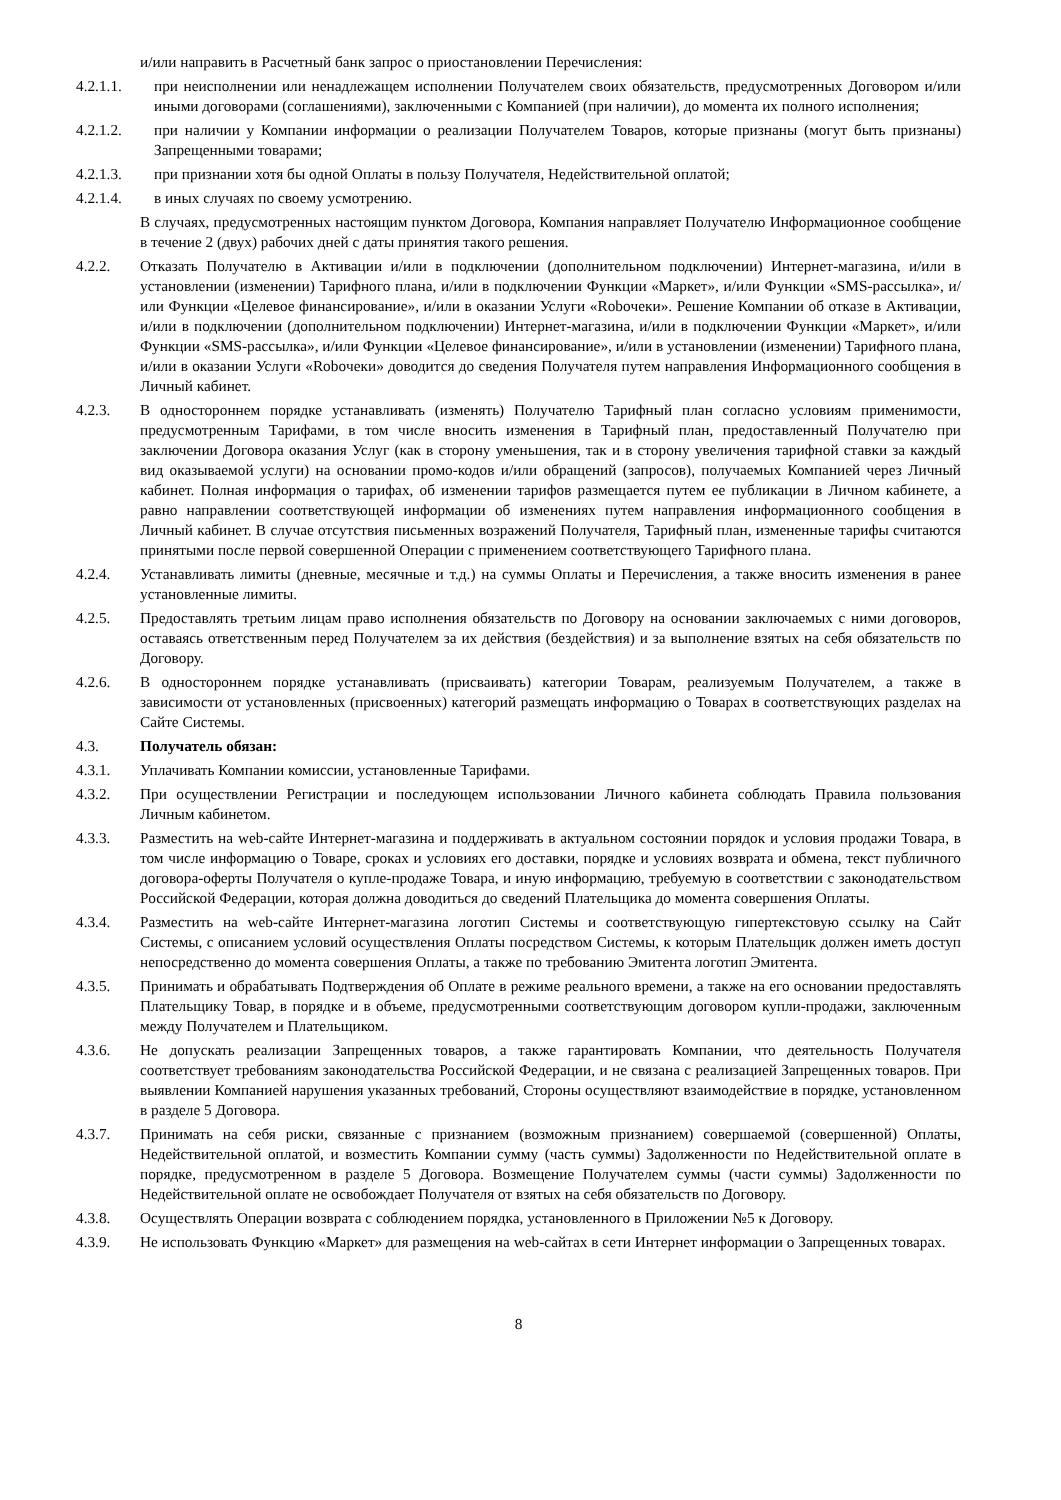и/или направить в Расчетный банк запрос о приостановлении Перечисления:
4.2.1.1. при неисполнении или ненадлежащем исполнении Получателем своих обязательств, предусмотренных Договором и/или иными договорами (соглашениями), заключенными с Компанией (при наличии), до момента их полного исполнения;
4.2.1.2. при наличии у Компании информации о реализации Получателем Товаров, которые признаны (могут быть признаны) Запрещенными товарами;
4.2.1.3. при признании хотя бы одной Оплаты в пользу Получателя, Недействительной оплатой;
4.2.1.4. в иных случаях по своему усмотрению.
В случаях, предусмотренных настоящим пунктом Договора, Компания направляет Получателю Информационное сообщение в течение 2 (двух) рабочих дней с даты принятия такого решения.
4.2.2. Отказать Получателю в Активации и/или в подключении (дополнительном подключении) Интернет-магазина, и/или в установлении (изменении) Тарифного плана, и/или в подключении Функции «Маркет», и/или Функции «SMS-рассылка», и/или Функции «Целевое финансирование», и/или в оказании Услуги «Roboчеки». Решение Компании об отказе в Активации, и/или в подключении (дополнительном подключении) Интернет-магазина, и/или в подключении Функции «Маркет», и/или Функции «SMS-рассылка», и/или Функции «Целевое финансирование», и/или в установлении (изменении) Тарифного плана, и/или в оказании Услуги «Roboчеки» доводится до сведения Получателя путем направления Информационного сообщения в Личный кабинет.
4.2.3. В одностороннем порядке устанавливать (изменять) Получателю Тарифный план согласно условиям применимости, предусмотренным Тарифами, в том числе вносить изменения в Тарифный план, предоставленный Получателю при заключении Договора оказания Услуг (как в сторону уменьшения, так и в сторону увеличения тарифной ставки за каждый вид оказываемой услуги) на основании промо-кодов и/или обращений (запросов), получаемых Компанией через Личный кабинет. Полная информация о тарифах, об изменении тарифов размещается путем ее публикации в Личном кабинете, а равно направлении соответствующей информации об изменениях путем направления информационного сообщения в Личный кабинет. В случае отсутствия письменных возражений Получателя, Тарифный план, измененные тарифы считаются принятыми после первой совершенной Операции с применением соответствующего Тарифного плана.
4.2.4. Устанавливать лимиты (дневные, месячные и т.д.) на суммы Оплаты и Перечисления, а также вносить изменения в ранее установленные лимиты.
4.2.5. Предоставлять третьим лицам право исполнения обязательств по Договору на основании заключаемых с ними договоров, оставаясь ответственным перед Получателем за их действия (бездействия) и за выполнение взятых на себя обязательств по Договору.
4.2.6. В одностороннем порядке устанавливать (присваивать) категории Товарам, реализуемым Получателем, а также в зависимости от установленных (присвоенных) категорий размещать информацию о Товарах в соответствующих разделах на Сайте Системы.
4.3. Получатель обязан:
4.3.1. Уплачивать Компании комиссии, установленные Тарифами.
4.3.2. При осуществлении Регистрации и последующем использовании Личного кабинета соблюдать Правила пользования Личным кабинетом.
4.3.3. Разместить на web-сайте Интернет-магазина и поддерживать в актуальном состоянии порядок и условия продажи Товара, в том числе информацию о Товаре, сроках и условиях его доставки, порядке и условиях возврата и обмена, текст публичного договора-оферты Получателя о купле-продаже Товара, и иную информацию, требуемую в соответствии с законодательством Российской Федерации, которая должна доводиться до сведений Плательщика до момента совершения Оплаты.
4.3.4. Разместить на web-сайте Интернет-магазина логотип Системы и соответствующую гипертекстовую ссылку на Сайт Системы, с описанием условий осуществления Оплаты посредством Системы, к которым Плательщик должен иметь доступ непосредственно до момента совершения Оплаты, а также по требованию Эмитента логотип Эмитента.
4.3.5. Принимать и обрабатывать Подтверждения об Оплате в режиме реального времени, а также на его основании предоставлять Плательщику Товар, в порядке и в объеме, предусмотренными соответствующим договором купли-продажи, заключенным между Получателем и Плательщиком.
4.3.6. Не допускать реализации Запрещенных товаров, а также гарантировать Компании, что деятельность Получателя соответствует требованиям законодательства Российской Федерации, и не связана с реализацией Запрещенных товаров. При выявлении Компанией нарушения указанных требований, Стороны осуществляют взаимодействие в порядке, установленном в разделе 5 Договора.
4.3.7. Принимать на себя риски, связанные с признанием (возможным признанием) совершаемой (совершенной) Оплаты, Недействительной оплатой, и возместить Компании сумму (часть суммы) Задолженности по Недействительной оплате в порядке, предусмотренном в разделе 5 Договора. Возмещение Получателем суммы (части суммы) Задолженности по Недействительной оплате не освобождает Получателя от взятых на себя обязательств по Договору.
4.3.8. Осуществлять Операции возврата с соблюдением порядка, установленного в Приложении №5 к Договору.
4.3.9. Не использовать Функцию «Маркет» для размещения на web-сайтах в сети Интернет информации о Запрещенных товарах.
8